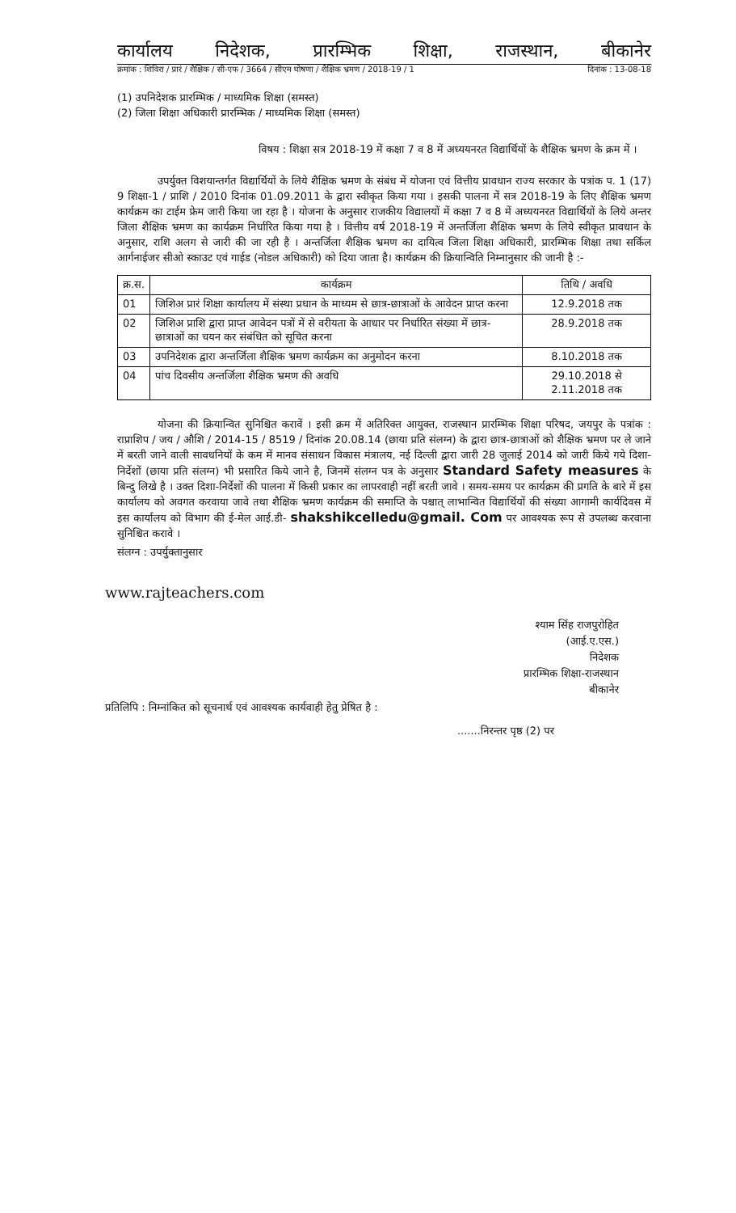कार्यालय निदेशक, प्रारम्भिक शिक्षा, राजस्थान, बीकानेर
क्रमांक : शिविरा / प्रारं / शैक्षिक / सी-एफ / 3664 / सीएम घोषणा / शैक्षिक भ्रमण / 2018-19 / 1 दिनांक : 13-08-18
(1) उपनिदेशक प्रारम्भिक / माध्यमिक शिक्षा (समस्त)
(2) जिला शिक्षा अधिकारी प्रारम्भिक / माध्यमिक शिक्षा (समस्त)
विषय : शिक्षा सत्र 2018-19 में कक्षा 7 व 8 में अध्ययनरत विद्यार्थियों के शैक्षिक भ्रमण के क्रम में ।
उपर्युक्त विशयान्तर्गत विद्यार्थियों के लिये शैक्षिक भ्रमण के संबंध में योजना एवं वित्तीय प्रावधान राज्य सरकार के पत्रांक प. 1 (17) 9 शिक्षा-1 / प्राशि / 2010 दिनांक 01.09.2011 के द्वारा स्वीकृत किया गया । इसकी पालना में सत्र 2018-19 के लिए शैक्षिक भ्रमण कार्यक्रम का टाईम फ्रेम जारी किया जा रहा है । योजना के अनुसार राजकीय विद्यालयों में कक्षा 7 व 8 में अध्ययनरत विद्यार्थियों के लिये अन्तर जिला शैक्षिक भ्रमण का कार्यक्रम निर्धारित किया गया है । वित्तीय वर्ष 2018-19 में अन्तर्जिला शैक्षिक भ्रमण के लिये स्वीकृत प्रावधान के अनुसार, राशि अलग से जारी की जा रही है । अन्तर्जिला शैक्षिक भ्रमण का दायित्व जिला शिक्षा अधिकारी, प्रारम्भिक शिक्षा तथा सर्किल आर्गनाईजर सीओ स्काउट एवं गाईड (नोडल अधिकारी) को दिया जाता है। कार्यक्रम की क्रियान्विति निम्नानुसार की जानी है :-
| क्र.स. | कार्यक्रम | तिथि / अवधि |
| --- | --- | --- |
| 01 | जिशिअ प्रारं शिक्षा कार्यालय में संस्था प्रधान के माध्यम से छात्र-छात्राओं के आवेदन प्राप्त करना | 12.9.2018 तक |
| 02 | जिशिअ प्राशि द्वारा प्राप्त आवेदन पत्रों में से वरीयता के आधार पर निर्धारित संख्या में छात्र-छात्राओं का चयन कर संबंधित को सूचित करना | 28.9.2018 तक |
| 03 | उपनिदेशक द्वारा अन्तर्जिला शैक्षिक भ्रमण कार्यक्रम का अनुमोदन करना | 8.10.2018 तक |
| 04 | पांच दिवसीय अन्तर्जिला शैक्षिक भ्रमण की अवधि | 29.10.2018 से 2.11.2018 तक |
योजना की क्रियान्वित सुनिश्चित करावें । इसी क्रम में अतिरिक्त आयुक्त, राजस्थान प्रारम्भिक शिक्षा परिषद, जयपुर के पत्रांक : राप्राशिप / जय / औशि / 2014-15 / 8519 / दिनांक 20.08.14 (छाया प्रति संलग्न) के द्वारा छात्र-छात्राओं को शैक्षिक भ्रमण पर ले जाने में बरती जाने वाली सावधनियों के कम में मानव संसाधन विकास मंत्रालय, नई दिल्ली द्वारा जारी 28 जुलाई 2014 को जारी किये गये दिशा-निर्देशों (छाया प्रति संलग्न) भी प्रसारित किये जाने है, जिनमें संलग्न पत्र के अनुसार Standard Safety measures के बिन्दु लिखे है । उक्त दिशा-निर्देशों की पालना में किसी प्रकार का लापरवाही नहीं बरती जावे । समय-समय पर कार्यक्रम की प्रगति के बारे में इस कार्यालय को अवगत करवाया जावे तथा शैक्षिक भ्रमण कार्यक्रम की समाप्ति के पश्चात् लाभान्वित विद्यार्थियों की संख्या आगामी कार्यदिवस में इस कार्यालय को विभाग की ई-मेल आई.डी- shakshikcelledu@gmail. Com पर आवश्यक रूप से उपलब्ध करवाना सुनिश्चित करावे ।
संलग्न : उपर्युक्तानुसार
www.rajteachers.com
श्याम सिंह राजपुरोहित
(आई.ए.एस.)
निदेशक
प्रारम्भिक शिक्षा-राजस्थान
बीकानेर
प्रतिलिपि : निम्नांकित को सूचनार्थ एवं आवश्यक कार्यवाही हेतु प्रेषित है :
.......निरन्तर पृष्ठ (2) पर